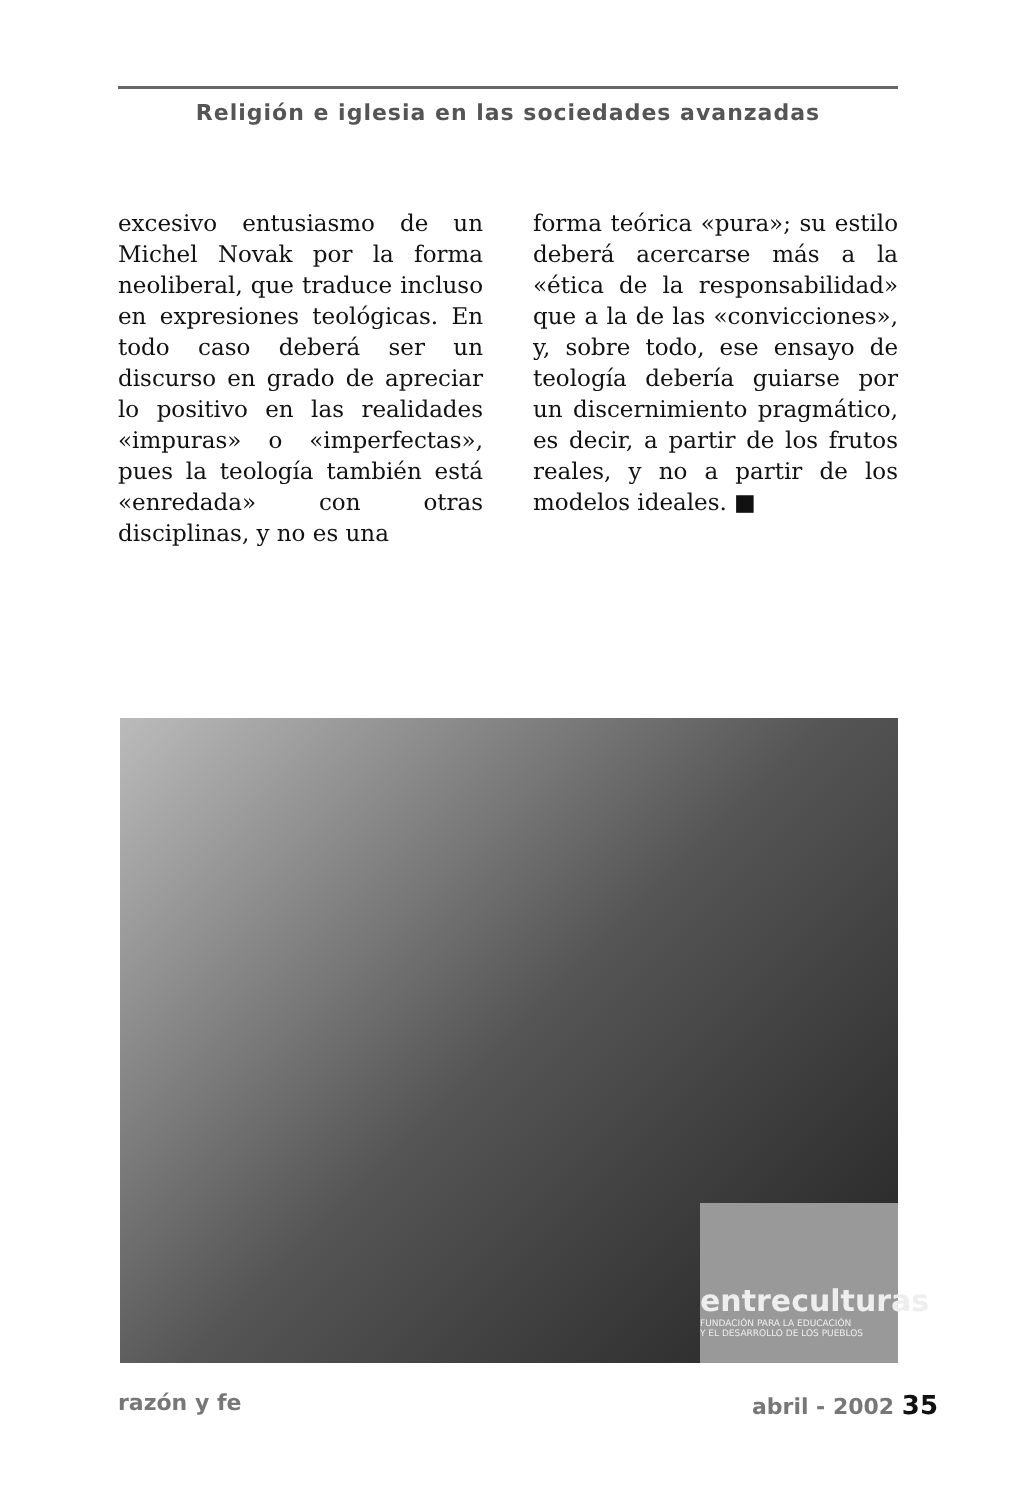Religión e iglesia en las sociedades avanzadas
excesivo entusiasmo de un Michel Novak por la forma neoliberal, que traduce incluso en expresiones teológicas. En todo caso deberá ser un discurso en grado de apreciar lo positivo en las realidades «impuras» o «imperfectas», pues la teología también está «enredada» con otras disciplinas, y no es una
forma teórica «pura»; su estilo deberá acercarse más a la «ética de la responsabilidad» que a la de las «convicciones», y, sobre todo, ese ensayo de teología debería guiarse por un discernimiento pragmático, es decir, a partir de los frutos reales, y no a partir de los modelos ideales. ■
entreculturas
FUNDACIÓN PARA LA EDUCACIÓN
Y EL DESARROLLO DE LOS PUEBLOS
razón y fe abril - 2002 35